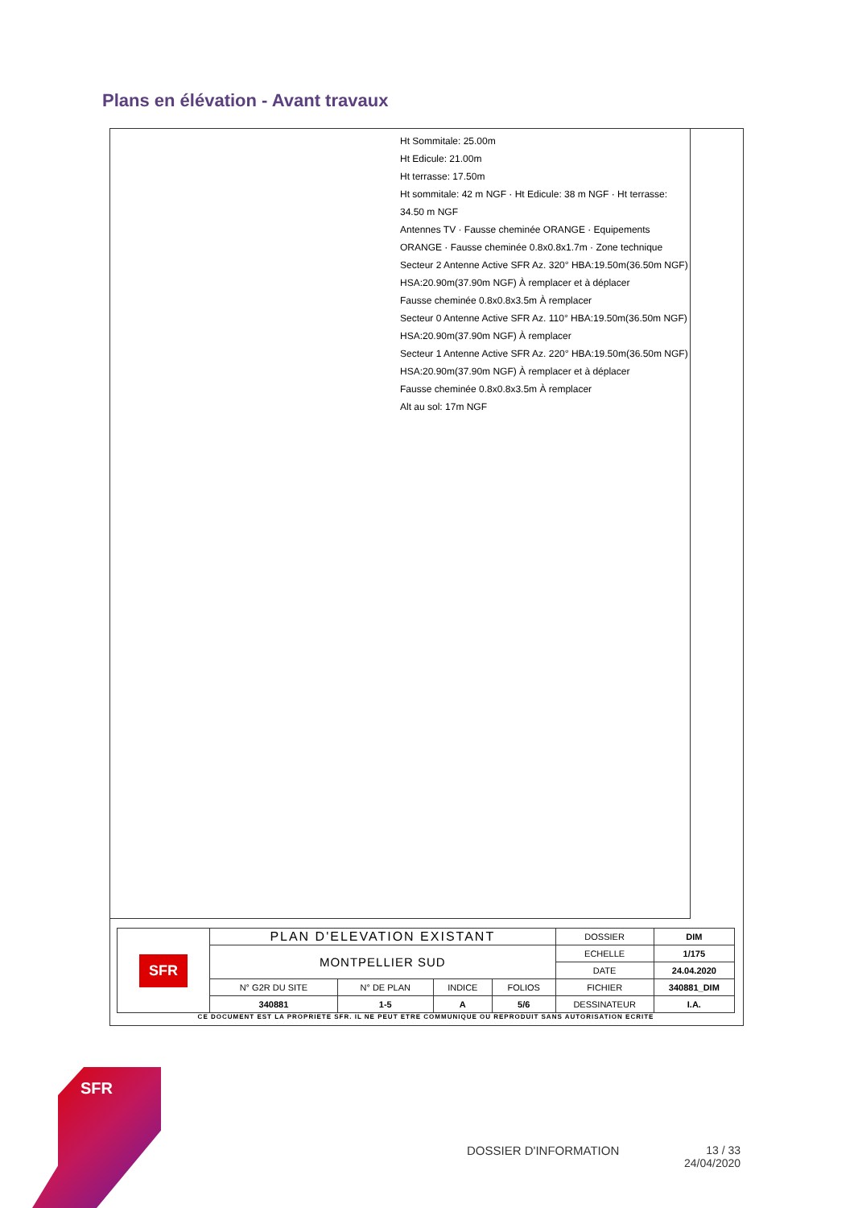Plans en élévation - Avant travaux
Ht Sommitale: 25.00m
Ht Edicule: 21.00m
Ht terrasse: 17.50m
Ht sommitale: 42 m NGF · Ht Edicule: 38 m NGF · Ht terrasse: 34.50 m NGF
Antennes TV · Fausse cheminée ORANGE · Equipements ORANGE · Fausse cheminée 0.8x0.8x1.7m · Zone technique
Secteur 2 Antenne Active SFR Az. 320° HBA:19.50m(36.50m NGF) HSA:20.90m(37.90m NGF) À remplacer et à déplacer
Fausse cheminée 0.8x0.8x3.5m À remplacer
Secteur 0 Antenne Active SFR Az. 110° HBA:19.50m(36.50m NGF) HSA:20.90m(37.90m NGF) À remplacer
Secteur 1 Antenne Active SFR Az. 220° HBA:19.50m(36.50m NGF) HSA:20.90m(37.90m NGF) À remplacer et à déplacer
Fausse cheminée 0.8x0.8x3.5m À remplacer
Alt au sol: 17m NGF
| SFR | PLAN D'ELEVATION EXISTANT | | | | DOSSIER | DIM |
| | MONTPELLIER SUD | | | | ECHELLE | 1/175 |
| | | | | | DATE | 24.04.2020 |
| | N° G2R DU SITE | N° DE PLAN | INDICE | FOLIOS | FICHIER | 340881_DIM |
| | 340881 | 1-5 | A | 5/6 | DESSINATEUR | I.A. |
CE DOCUMENT EST LA PROPRIETE SFR. IL NE PEUT ETRE COMMUNIQUE OU REPRODUIT SANS AUTORISATION ECRITE
SFR
DOSSIER D'INFORMATION
13 / 33
24/04/2020